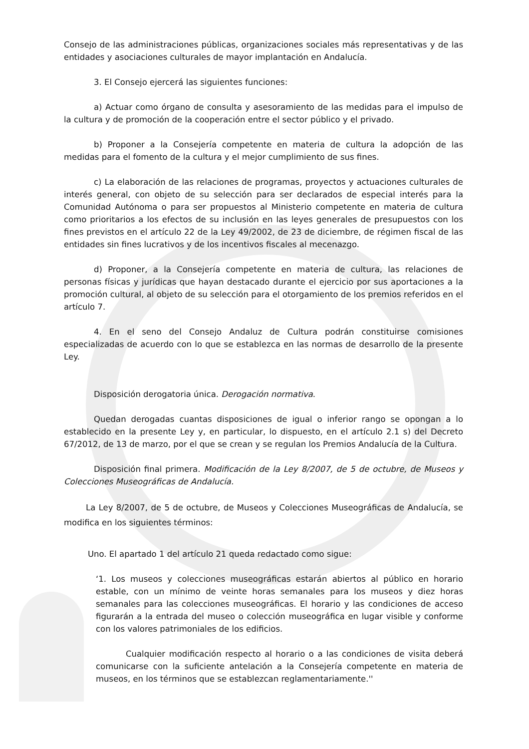Consejo de las administraciones públicas, organizaciones sociales más representativas y de las entidades y asociaciones culturales de mayor implantación en Andalucía.
3. El Consejo ejercerá las siguientes funciones:
a) Actuar como órgano de consulta y asesoramiento de las medidas para el impulso de la cultura y de promoción de la cooperación entre el sector público y el privado.
b) Proponer a la Consejería competente en materia de cultura la adopción de las medidas para el fomento de la cultura y el mejor cumplimiento de sus fines.
c) La elaboración de las relaciones de programas, proyectos y actuaciones culturales de interés general, con objeto de su selección para ser declarados de especial interés para la Comunidad Autónoma o para ser propuestos al Ministerio competente en materia de cultura como prioritarios a los efectos de su inclusión en las leyes generales de presupuestos con los fines previstos en el artículo 22 de la Ley 49/2002, de 23 de diciembre, de régimen fiscal de las entidades sin fines lucrativos y de los incentivos fiscales al mecenazgo.
d) Proponer, a la Consejería competente en materia de cultura, las relaciones de personas físicas y jurídicas que hayan destacado durante el ejercicio por sus aportaciones a la promoción cultural, al objeto de su selección para el otorgamiento de los premios referidos en el artículo 7.
4. En el seno del Consejo Andaluz de Cultura podrán constituirse comisiones especializadas de acuerdo con lo que se establezca en las normas de desarrollo de la presente Ley.
Disposición derogatoria única. Derogación normativa.
Quedan derogadas cuantas disposiciones de igual o inferior rango se opongan a lo establecido en la presente Ley y, en particular, lo dispuesto, en el artículo 2.1 s) del Decreto 67/2012, de 13 de marzo, por el que se crean y se regulan los Premios Andalucía de la Cultura.
Disposición final primera. Modificación de la Ley 8/2007, de 5 de octubre, de Museos y Colecciones Museográficas de Andalucía.
La Ley 8/2007, de 5 de octubre, de Museos y Colecciones Museográficas de Andalucía, se modifica en los siguientes términos:
Uno. El apartado 1 del artículo 21 queda redactado como sigue:
‘1. Los museos y colecciones museográficas estarán abiertos al público en horario estable, con un mínimo de veinte horas semanales para los museos y diez horas semanales para las colecciones museográficas. El horario y las condiciones de acceso figurarán a la entrada del museo o colección museográfica en lugar visible y conforme con los valores patrimoniales de los edificios.
Cualquier modificación respecto al horario o a las condiciones de visita deberá comunicarse con la suficiente antelación a la Consejería competente en materia de museos, en los términos que se establezcan reglamentariamente.''